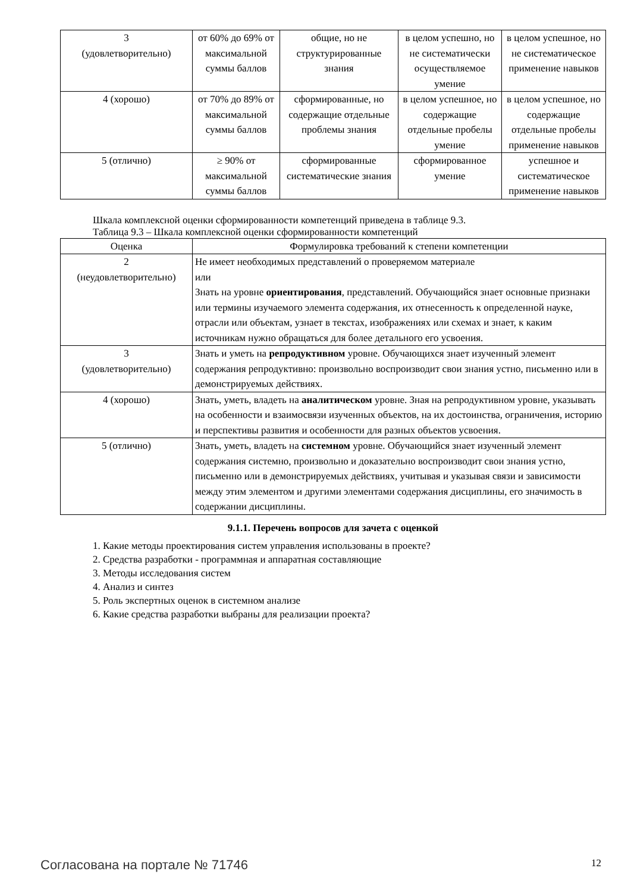| 3 (удовлетворительно) | от 60% до 69% от максимальной суммы баллов | общие, но не структурированные знания | в целом успешно, но не систематически осуществляемое умение | в целом успешное, но не систематическое применение навыков |
| 4 (хорошо) | от 70% до 89% от максимальной суммы баллов | сформированные, но содержащие отдельные проблемы знания | в целом успешное, но содержащие отдельные пробелы умение | в целом успешное, но содержащие отдельные пробелы применение навыков |
| 5 (отлично) | ≥ 90% от максимальной суммы баллов | сформированные систематические знания | сформированное умение | успешное и систематическое применение навыков |
Шкала комплексной оценки сформированности компетенций приведена в таблице 9.3.
Таблица 9.3 – Шкала комплексной оценки сформированности компетенций
| Оценка | Формулировка требований к степени компетенции |
| --- | --- |
| 2 (неудовлетворительно) | Не имеет необходимых представлений о проверяемом материале или Знать на уровне ориентирования , представлений. Обучающийся знает основные признаки или термины изучаемого элемента содержания, их отнесенность к определенной науке, отрасли или объектам, узнает в текстах, изображениях или схемах и знает, к каким источникам нужно обращаться для более детального его усвоения. |
| 3 (удовлетворительно) | Знать и уметь на репродуктивном уровне. Обучающихся знает изученный элемент содержания репродуктивно: произвольно воспроизводит свои знания устно, письменно или в демонстрируемых действиях. |
| 4 (хорошо) | Знать, уметь, владеть на аналитическом уровне. Зная на репродуктивном уровне, указывать на особенности и взаимосвязи изученных объектов, на их достоинства, ограничения, историю и перспективы развития и особенности для разных объектов усвоения. |
| 5 (отлично) | Знать, уметь, владеть на системном уровне. Обучающийся знает изученный элемент содержания системно, произвольно и доказательно воспроизводит свои знания устно, письменно или в демонстрируемых действиях, учитывая и указывая связи и зависимости между этим элементом и другими элементами содержания дисциплины, его значимость в содержании дисциплины. |
9.1.1. Перечень вопросов для зачета с оценкой
1. Какие методы проектирования систем управления использованы в проекте?
2. Средства разработки - программная и аппаратная составляющие
3. Методы исследования систем
4. Анализ и синтез
5. Роль экспертных оценок в системном анализе
6. Какие средства разработки выбраны для реализации проекта?
Согласована на портале № 71746 12